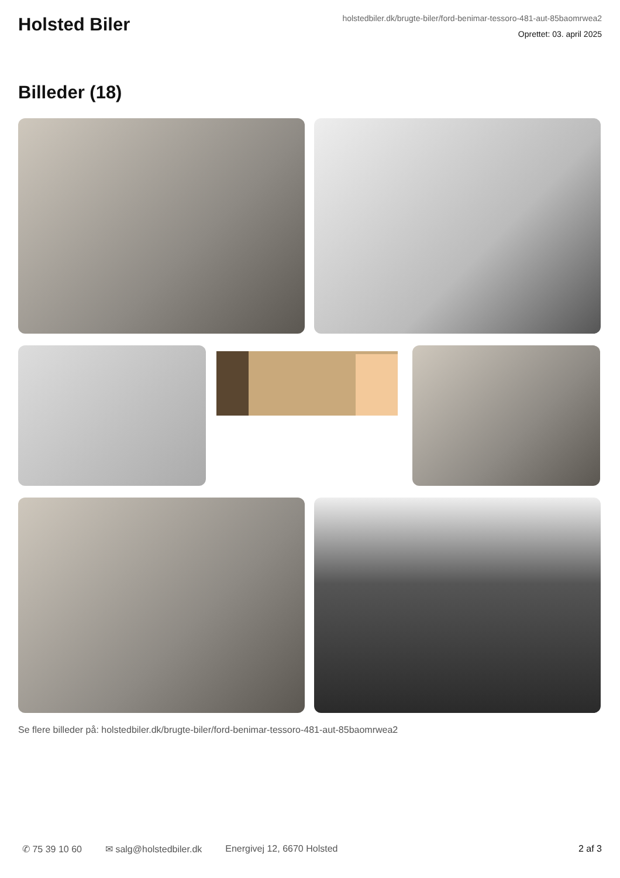Holsted Biler
holstedbiler.dk/brugte-biler/ford-benimar-tessoro-481-aut-85baomrwea2
Oprettet: 03. april 2025
Billeder (18)
Se flere billeder på: holstedbiler.dk/brugte-biler/ford-benimar-tessoro-481-aut-85baomrwea2
✆ 75 39 10 60 ✉ salg@holstedbiler.dk Energivej 12, 6670 Holsted 2 af 3